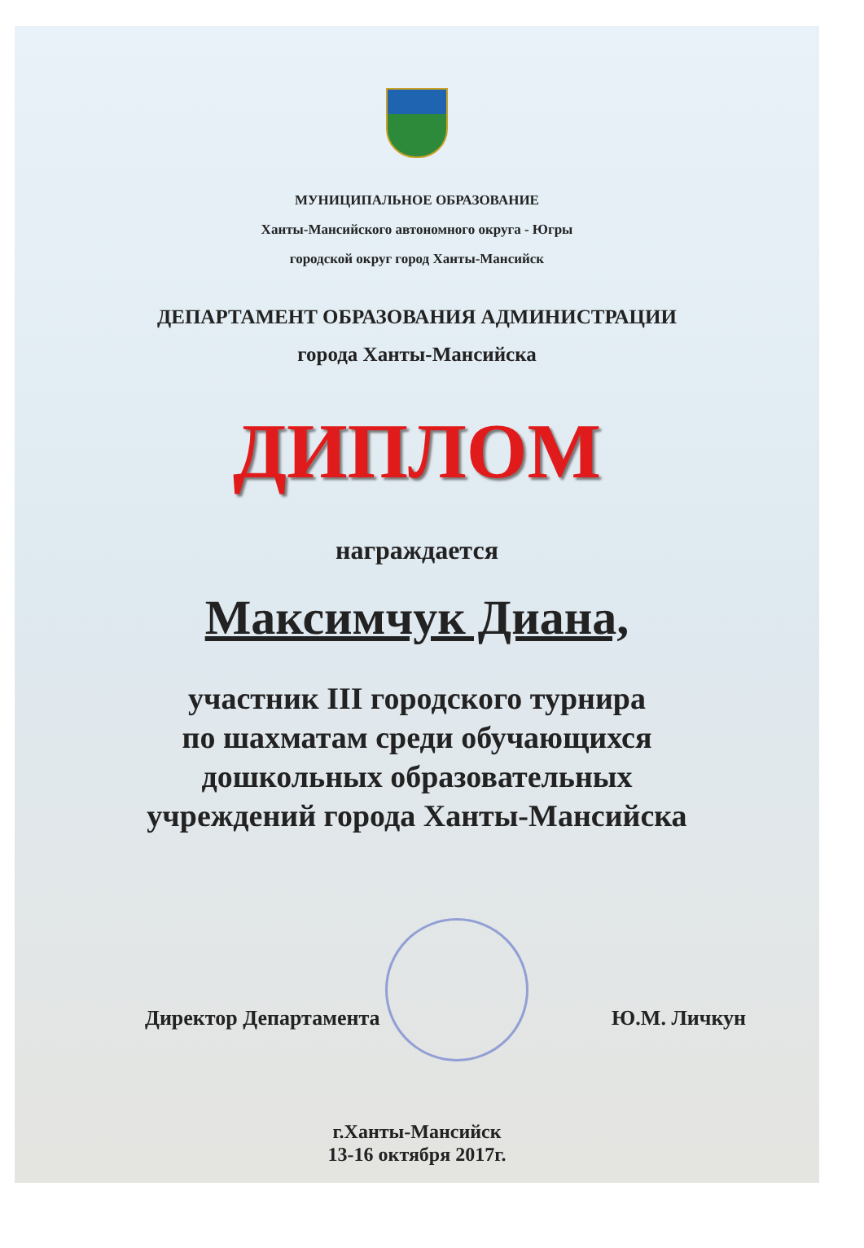МУНИЦИПАЛЬНОЕ ОБРАЗОВАНИЕ
Ханты-Мансийского автономного округа - Югры
городской округ город Ханты-Мансийск
ДЕПАРТАМЕНТ ОБРАЗОВАНИЯ АДМИНИСТРАЦИИ
города Ханты-Мансийска
ДИПЛОМ
награждается
Максимчук Диана,
участник III городского турнира
по шахматам среди обучающихся
дошкольных образовательных
учреждений города Ханты-Мансийска
Директор Департамента Ю.М. Личкун
г.Ханты-Мансийск
13-16 октября 2017г.